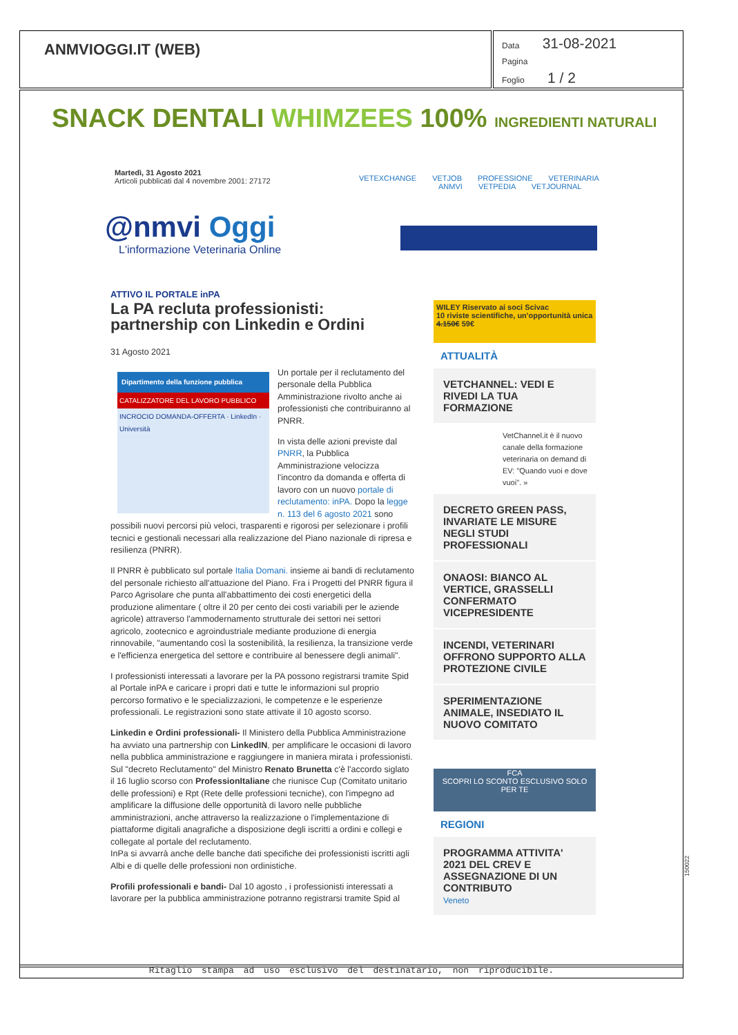ANMVIOGGI.IT (WEB)
Data 31-08-2021
Pagina
Foglio 1 / 2
SNACK DENTALI WHIMZEES 100% INGREDIENTI NATURALI
Martedì, 31 Agosto 2021
Articoli pubblicati dal 4 novembre 2001: 27172
VETEXCHANGE VETJOB PROFESSIONE VETERINARIA
ANMVI VETPEDIA VETJOURNAL
@nmvi Oggi
L'informazione Veterinaria Online
ATTIVO IL PORTALE inPA
La PA recluta professionisti: partnership con Linkedin e Ordini
31 Agosto 2021
Dipartimento della funzione pubblica
CATALIZZATORE DEL LAVORO PUBBLICO
INCROCIO DOMANDA-OFFERTA · LinkedIn · Università
Un portale per il reclutamento del personale della Pubblica Amministrazione rivolto anche ai professionisti che contribuiranno al PNRR.
In vista delle azioni previste dal PNRR, la Pubblica Amministrazione velocizza l'incontro da domanda e offerta di lavoro con un nuovo portale di reclutamento: inPA. Dopo la legge n. 113 del 6 agosto 2021 sono possibili nuovi percorsi più veloci, trasparenti e rigorosi per selezionare i profili tecnici e gestionali necessari alla realizzazione del Piano nazionale di ripresa e resilienza (PNRR).
Il PNRR è pubblicato sul portale Italia Domani. insieme ai bandi di reclutamento del personale richiesto all'attuazione del Piano. Fra i Progetti del PNRR figura il Parco Agrisolare che punta all'abbattimento dei costi energetici della produzione alimentare ( oltre il 20 per cento dei costi variabili per le aziende agricole) attraverso l'ammodernamento strutturale dei settori nei settori agricolo, zootecnico e agroindustriale mediante produzione di energia rinnovabile, "aumentando così la sostenibilità, la resilienza, la transizione verde e l'efficienza energetica del settore e contribuire al benessere degli animali".
I professionisti interessati a lavorare per la PA possono registrarsi tramite Spid al Portale inPA e caricare i propri dati e tutte le informazioni sul proprio percorso formativo e le specializzazioni, le competenze e le esperienze professionali. Le registrazioni sono state attivate il 10 agosto scorso.
Linkedin e Ordini professionali- Il Ministero della Pubblica Amministrazione ha avviato una partnership con LinkedIN, per amplificare le occasioni di lavoro nella pubblica amministrazione e raggiungere in maniera mirata i professionisti. Sul "decreto Reclutamento" del Ministro Renato Brunetta c'è l'accordo siglato il 16 luglio scorso con ProfessionItaliane che riunisce Cup (Comitato unitario delle professioni) e Rpt (Rete delle professioni tecniche), con l'impegno ad amplificare la diffusione delle opportunità di lavoro nelle pubbliche amministrazioni, anche attraverso la realizzazione o l'implementazione di piattaforme digitali anagrafiche a disposizione degli iscritti a ordini e collegi e collegate al portale del reclutamento.
InPa si avvarrà anche delle banche dati specifiche dei professionisti iscritti agli Albi e di quelle delle professioni non ordinistiche.
Profili professionali e bandi- Dal 10 agosto , i professionisti interessati a lavorare per la pubblica amministrazione potranno registrarsi tramite Spid al
WILEY Riservato ai soci Scivac
10 riviste scientifiche, un'opportunità unica 4.150€ 59€
ATTUALITÀ
VETCHANNEL: VEDI E RIVEDI LA TUA FORMAZIONE
VetChannel.it è il nuovo canale della formazione veterinaria on demand di EV: "Quando vuoi e dove vuoi". »
DECRETO GREEN PASS, INVARIATE LE MISURE NEGLI STUDI PROFESSIONALI
ONAOSI: BIANCO AL VERTICE, GRASSELLI CONFERMATO VICEPRESIDENTE
INCENDI, VETERINARI OFFRONO SUPPORTO ALLA PROTEZIONE CIVILE
SPERIMENTAZIONE ANIMALE, INSEDIATO IL NUOVO COMITATO
FCA
SCOPRI LO SCONTO ESCLUSIVO SOLO PER TE
REGIONI
PROGRAMMA ATTIVITA' 2021 DEL CREV E ASSEGNAZIONE DI UN CONTRIBUTO
Veneto
150022
Ritaglio stampa ad uso esclusivo del destinatario, non riproducibile.